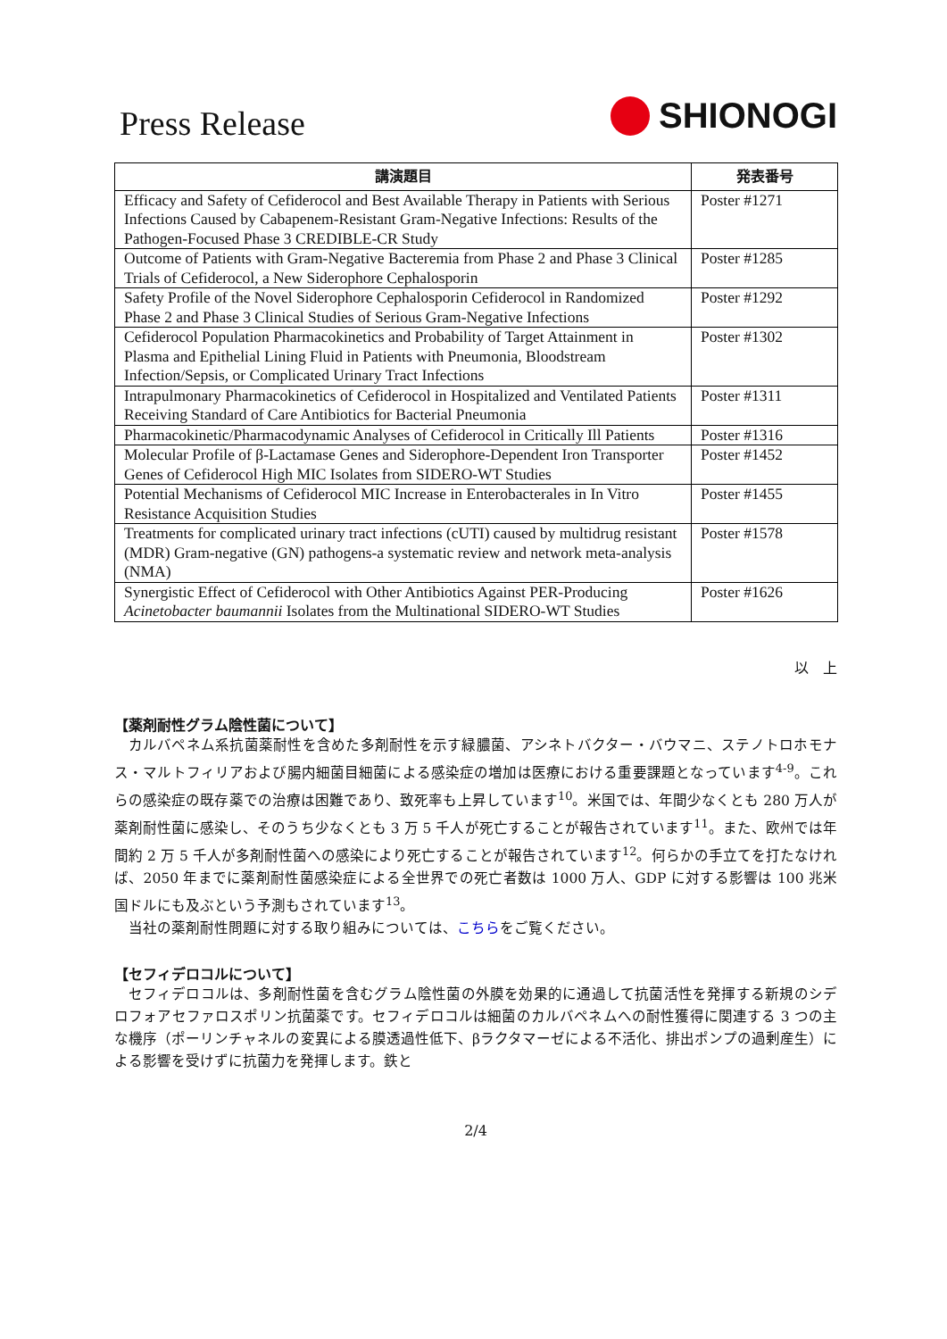Press Release
SHIONOGI
| 講演題目 | 発表番号 |
| --- | --- |
| Efficacy and Safety of Cefiderocol and Best Available Therapy in Patients with Serious Infections Caused by Cabapenem-Resistant Gram-Negative Infections: Results of the Pathogen-Focused Phase 3 CREDIBLE-CR Study | Poster #1271 |
| Outcome of Patients with Gram-Negative Bacteremia from Phase 2 and Phase 3 Clinical Trials of Cefiderocol, a New Siderophore Cephalosporin | Poster #1285 |
| Safety Profile of the Novel Siderophore Cephalosporin Cefiderocol in Randomized Phase 2 and Phase 3 Clinical Studies of Serious Gram-Negative Infections | Poster #1292 |
| Cefiderocol Population Pharmacokinetics and Probability of Target Attainment in Plasma and Epithelial Lining Fluid in Patients with Pneumonia, Bloodstream Infection/Sepsis, or Complicated Urinary Tract Infections | Poster #1302 |
| Intrapulmonary Pharmacokinetics of Cefiderocol in Hospitalized and Ventilated Patients Receiving Standard of Care Antibiotics for Bacterial Pneumonia | Poster #1311 |
| Pharmacokinetic/Pharmacodynamic Analyses of Cefiderocol in Critically Ill Patients | Poster #1316 |
| Molecular Profile of β-Lactamase Genes and Siderophore-Dependent Iron Transporter Genes of Cefiderocol High MIC Isolates from SIDERO-WT Studies | Poster #1452 |
| Potential Mechanisms of Cefiderocol MIC Increase in Enterobacterales in In Vitro Resistance Acquisition Studies | Poster #1455 |
| Treatments for complicated urinary tract infections (cUTI) caused by multidrug resistant (MDR) Gram-negative (GN) pathogens-a systematic review and network meta-analysis (NMA) | Poster #1578 |
| Synergistic Effect of Cefiderocol with Other Antibiotics Against PER-Producing Acinetobacter baumannii Isolates from the Multinational SIDERO-WT Studies | Poster #1626 |
以　上
【薬剤耐性グラム陰性菌について】
カルバペネム系抗菌薬耐性を含めた多剤耐性を示す緑膿菌、アシネトバクター・バウマニ、ステノトロホモナス・マルトフィリアおよび腸内細菌目細菌による感染症の増加は医療における重要課題となっています<sup>4-9</sup>。これらの感染症の既存薬での治療は困難であり、致死率も上昇しています<sup>10</sup>。米国では、年間少なくとも 280 万人が薬剤耐性菌に感染し、そのうち少なくとも 3 万 5 千人が死亡することが報告されています<sup>11</sup>。また、欧州では年間約 2 万 5 千人が多剤耐性菌への感染により死亡することが報告されています<sup>12</sup>。何らかの手立てを打たなければ、2050 年までに薬剤耐性菌感染症による全世界での死亡者数は 1000 万人、GDP に対する影響は 100 兆米国ドルにも及ぶという予測もされています<sup>13</sup>。
当社の薬剤耐性問題に対する取り組みについては、こちらをご覧ください。
【セフィデロコルについて】
セフィデロコルは、多剤耐性菌を含むグラム陰性菌の外膜を効果的に通過して抗菌活性を発揮する新規のシデロフォアセファロスポリン抗菌薬です。セフィデロコルは細菌のカルバペネムへの耐性獲得に関連する 3 つの主な機序（ポーリンチャネルの変異による膜透過性低下、βラクタマーゼによる不活化、排出ポンプの過剰産生）による影響を受けずに抗菌力を発揮します。鉄と
2/4